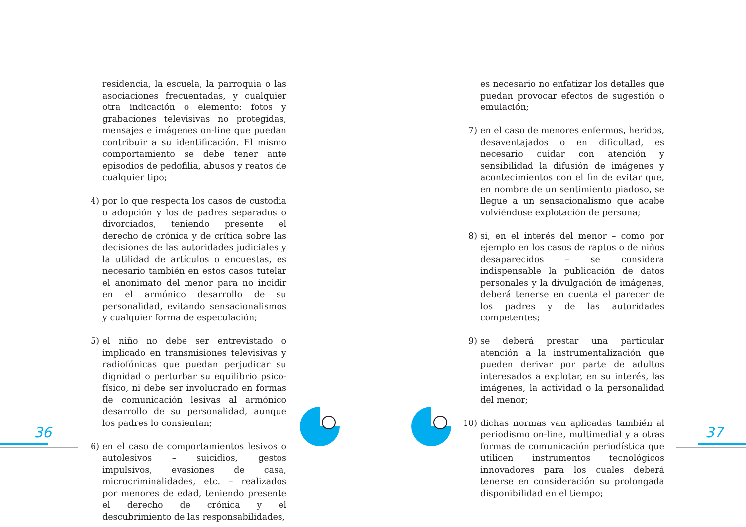residencia, la escuela, la parroquia o las asociaciones frecuentadas, y cualquier otra indicación o elemento: fotos y grabaciones televisivas no protegidas, mensajes e imágenes on-line que puedan contribuir a su identificación. El mismo comportamiento se debe tener ante episodios de pedofilia, abusos y reatos de cualquier tipo;
4) por lo que respecta los casos de custodia o adopción y los de padres separados o divorciados, teniendo presente el derecho de crónica y de crítica sobre las decisiones de las autoridades judiciales y la utilidad de artículos o encuestas, es necesario también en estos casos tutelar el anonimato del menor para no incidir en el armónico desarrollo de su personalidad, evitando sensacionalismos y cualquier forma de especulación;
5) el niño no debe ser entrevistado o implicado en transmisiones televisivas y radiofónicas que puedan perjudicar su dignidad o perturbar su equilibrio psico-físico, ni debe ser involucrado en formas de comunicación lesivas al armónico desarrollo de su personalidad, aunque los padres lo consientan;
6) en el caso de comportamientos lesivos o autolesivos – suicidios, gestos impulsivos, evasiones de casa, microcriminalidades, etc. – realizados por menores de edad, teniendo presente el derecho de crónica y el descubrimiento de las responsabilidades,
es necesario no enfatizar los detalles que puedan provocar efectos de sugestión o emulación;
7) en el caso de menores enfermos, heridos, desaventajados o en dificultad, es necesario cuidar con atención y sensibilidad la difusión de imágenes y acontecimientos con el fin de evitar que, en nombre de un sentimiento piadoso, se llegue a un sensacionalismo que acabe volviéndose explotación de persona;
8) si, en el interés del menor – como por ejemplo en los casos de raptos o de niños desaparecidos – se considera indispensable la publicación de datos personales y la divulgación de imágenes, deberá tenerse en cuenta el parecer de los padres y de las autoridades competentes;
9) se deberá prestar una particular atención a la instrumentalización que pueden derivar por parte de adultos interesados a explotar, en su interés, las imágenes, la actividad o la personalidad del menor;
10) dichas normas van aplicadas también al periodismo on-line, multimedial y a otras formas de comunicación periodística que utilicen instrumentos tecnológicos innovadores para los cuales deberá tenerse en consideración su prolongada disponibilidad en el tiempo;
36 37